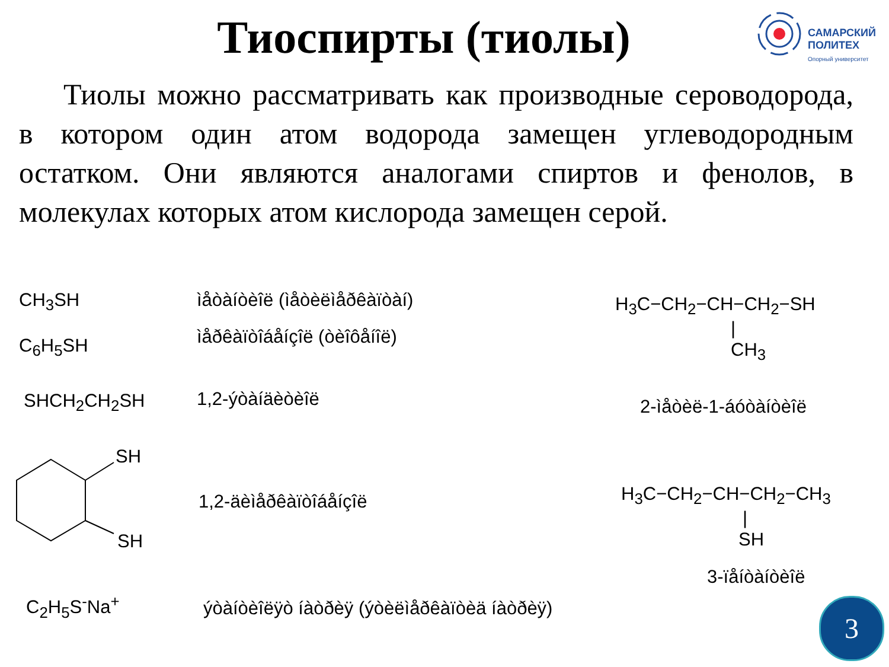Тиоспирты (тиолы)
САМАРСКИЙ
ПОЛИТЕХ
Опорный университет
Тиолы можно рассматривать как производные сероводорода, в котором один атом водорода замещен углеводородным остатком. Они являются аналогами спиртов и фенолов, в молекулах которых атом кислорода замещен серой.
CH<sub>3</sub>SH ìåòàíòèîë (ìåòèëìåðêàïòàí)
C<sub>6</sub>H<sub>5</sub>SH ìåðêàïòîáåíçîë (òèîôåíîë)
SHCH<sub>2</sub>CH<sub>2</sub>SH 1,2-ýòàíäèòèîë
H<sub>3</sub>C−CH<sub>2</sub>−CH−CH<sub>2</sub>−SH
|
CH<sub>3</sub>
2-ìåòèë-1-áóòàíòèîë
SH
SH
1,2-äèìåðêàïòîáåíçîë
H<sub>3</sub>C−CH<sub>2</sub>−CH−CH<sub>2</sub>−CH<sub>3</sub>
|
SH
3-ïåíòàíòèîë
C<sub>2</sub>H<sub>5</sub>S<sup>-</sup>Na<sup>+</sup> ýòàíòèîëÿò íàòðèÿ (ýòèëìåðêàïòèä íàòðèÿ)
3